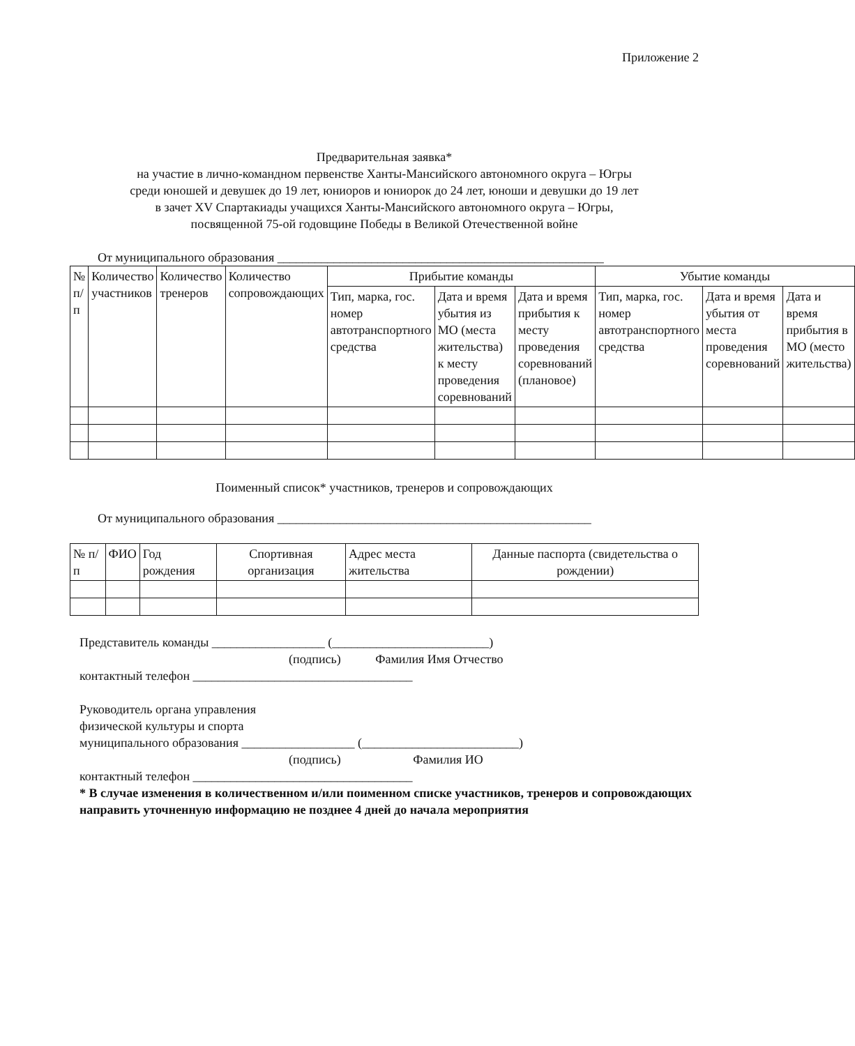Приложение 2
Предварительная заявка*
на участие в лично-командном первенстве Ханты-Мансийского автономного округа – Югры
среди юношей и девушек до 19 лет, юниоров и юниорок до 24 лет, юноши и девушки до 19 лет
в зачет XV Спартакиады учащихся Ханты-Мансийского автономного округа – Югры,
посвященной 75-ой годовщине Победы в Великой Отечественной войне
От муниципального образования ____________________________________________________
| № п/п | Количество участников | Количество тренеров | Количество сопровождающих | Прибытие команды | | | Убытие команды | | |
| --- | --- | --- | --- | --- | --- | --- | --- | --- | --- |
| | | | | Тип, марка, гос. номер автотранспортного средства | Дата и время убытия из МО (места жительства) к месту проведения соревнований | Дата и время прибытия к месту проведения соревнований (плановое) | Тип, марка, гос. номер автотранспортного средства | Дата и время убытия от места проведения соревнований | Дата и время прибытия в МО (место жительства) |
Поименный список* участников, тренеров и сопровождающих
От муниципального образования __________________________________________________
| № п/п | ФИО | Год рождения | Спортивная организация | Адрес места жительства | Данные паспорта (свидетельства о рождении) |
| --- | --- | --- | --- | --- | --- |
Представитель команды __________________ (_________________________)
(подпись) Фамилия Имя Отчество
контактный телефон ___________________________________
Руководитель органа управления
физической культуры и спорта
муниципального образования __________________ (_________________________)
(подпись) Фамилия ИО
контактный телефон ___________________________________
* В случае изменения в количественном и/или поименном списке участников, тренеров и сопровождающих направить уточненную информацию не позднее 4 дней до начала мероприятия